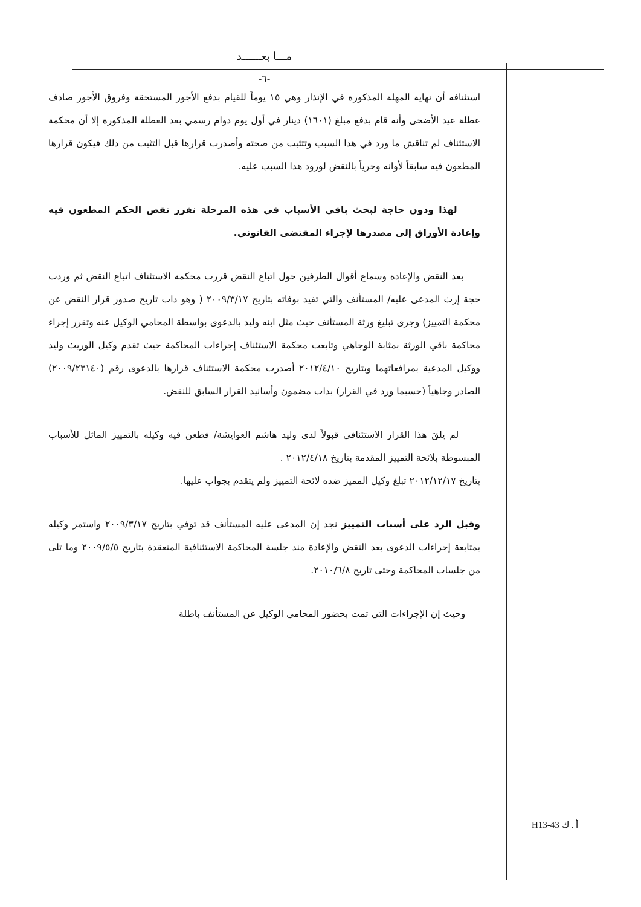مـــا بعــــــد
-٦-
استئنافه أن نهاية المهلة المذكورة في الإنذار وهي ١٥ يوماً للقيام بدفع الأجور المستحقة وفروق الأجور صادف عطلة عيد الأضحى وأنه قام بدفع مبلغ (١٦٠١) دينار في أول يوم دوام رسمي بعد العطلة المذكورة إلا أن محكمة الاستئناف لم تناقش ما ورد في هذا السبب وتتثبت من صحته وأصدرت قرارها قبل التثبت من ذلك فيكون قرارها المطعون فيه سابقاً لأوانه وحرياً بالنقض لورود هذا السبب عليه.
لهذا ودون حاجة لبحث باقي الأسباب في هذه المرحلة نقرر نقض الحكم المطعون فيه وإعادة الأوراق إلى مصدرها لإجراء المقتضى القانوني.
بعد النقض والإعادة وسماع أقوال الطرفين حول اتباع النقض قررت محكمة الاستئناف اتباع النقض ثم وردت حجة إرث المدعى عليه/ المستأنف والتي تفيد بوفاته بتاريخ ٢٠٠٩/٣/١٧ ( وهو ذات تاريخ صدور قرار النقض عن محكمة التمييز) وجرى تبليغ ورثة المستأنف حيث مثل ابنه وليد بالدعوى بواسطة المحامي الوكيل عنه وتقرر إجراء محاكمة باقي الورثة بمثابة الوجاهي وتابعت محكمة الاستئناف إجراءات المحاكمة حيث تقدم وكيل الوريث وليد ووكيل المدعية بمرافعاتهما وبتاريخ ٢٠١٢/٤/١٠ أصدرت محكمة الاستئناف قرارها بالدعوى رقم (٢٠٠٩/٢٣١٤٠) الصادر وجاهياً (حسبما ورد في القرار) بذات مضمون وأسانيد القرار السابق للنقض.
لم يلقَ هذا القرار الاستئنافي قبولاً لدى وليد هاشم العوايشة/ فطعن فيه وكيله بالتمييز الماثل للأسباب المبسوطة بلائحة التمييز المقدمة بتاريخ ٢٠١٢/٤/١٨ .
بتاريخ ٢٠١٢/١٢/١٧ تبلغ وكيل المميز ضده لائحة التمييز ولم يتقدم بجواب عليها.
وقبل الرد على أسباب التمييز نجد إن المدعى عليه المستأنف قد توفي بتاريخ ٢٠٠٩/٣/١٧ واستمر وكيله بمتابعة إجراءات الدعوى بعد النقض والإعادة منذ جلسة المحاكمة الاستئنافية المنعقدة بتاريخ ٢٠٠٩/٥/٥ وما تلى من جلسات المحاكمة وحتى تاريخ ٢٠١٠/٦/٨.
وحيث إن الإجراءات التي تمت بحضور المحامي الوكيل عن المستأنف باطلة
H13-43 أ . ك